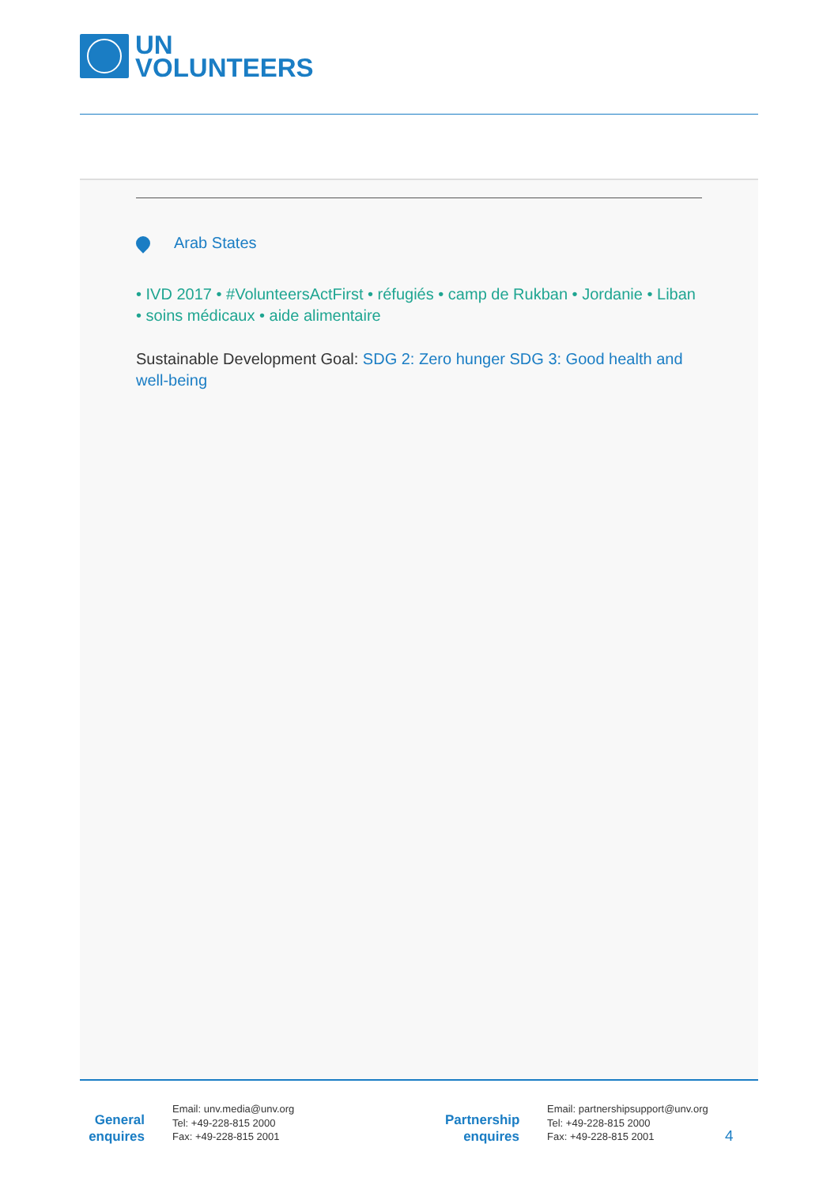UN
VOLUNTEERS
Arab States
• IVD 2017 • #VolunteersActFirst • réfugiés • camp de Rukban • Jordanie • Liban • soins médicaux • aide alimentaire
Sustainable Development Goal: SDG 2: Zero hunger SDG 3: Good health and well-being
General
enquires
Email: unv.media@unv.org
Tel: +49-228-815 2000
Fax: +49-228-815 2001
Partnership
enquires
Email: partnershipsupport@unv.org
Tel: +49-228-815 2000
Fax: +49-228-815 2001
4